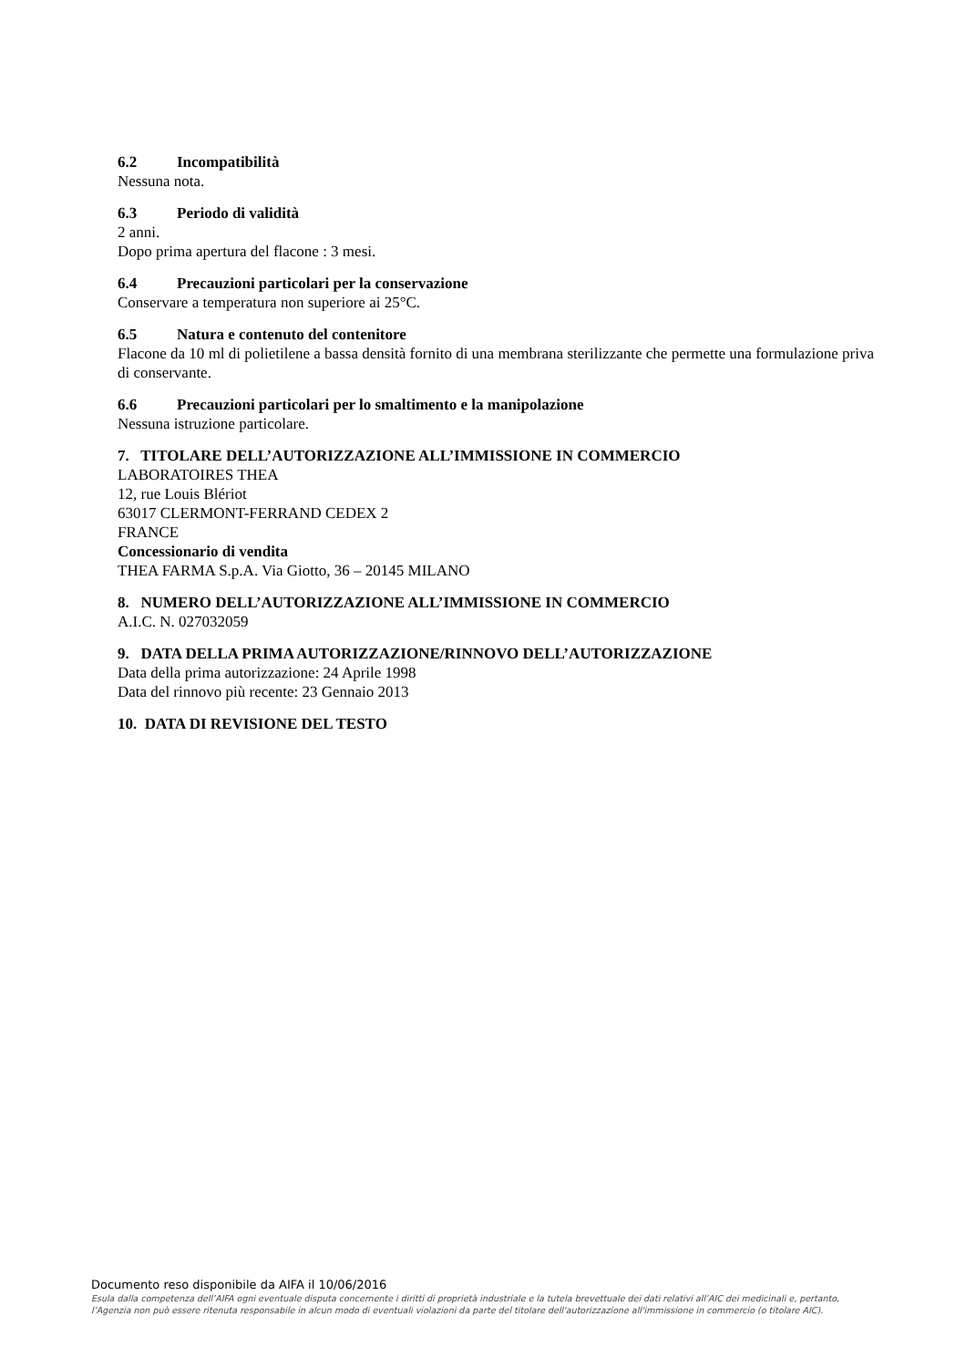6.2 Incompatibilità
Nessuna nota.
6.3 Periodo di validità
2 anni.
Dopo prima apertura del flacone : 3 mesi.
6.4 Precauzioni particolari per la conservazione
Conservare a temperatura non superiore ai 25°C.
6.5 Natura e contenuto del contenitore
Flacone da 10 ml di polietilene a bassa densità fornito di una membrana sterilizzante che permette una formulazione priva di conservante.
6.6 Precauzioni particolari per lo smaltimento e la manipolazione
Nessuna istruzione particolare.
7. TITOLARE DELL’AUTORIZZAZIONE ALL’IMMISSIONE IN COMMERCIO
LABORATOIRES THEA
12, rue Louis Blériot
63017 CLERMONT-FERRAND CEDEX 2
FRANCE
Concessionario di vendita
THEA FARMA S.p.A. Via Giotto, 36 – 20145 MILANO
8. NUMERO DELL’AUTORIZZAZIONE ALL’IMMISSIONE IN COMMERCIO
A.I.C. N. 027032059
9. DATA DELLA PRIMA AUTORIZZAZIONE/RINNOVO DELL’AUTORIZZAZIONE
Data della prima autorizzazione: 24 Aprile 1998
Data del rinnovo più recente: 23 Gennaio 2013
10. DATA DI REVISIONE DEL TESTO
Documento reso disponibile da AIFA il 10/06/2016
Esula dalla competenza dell’AIFA ogni eventuale disputa concernente i diritti di proprietà industriale e la tutela brevettuale dei dati relativi all’AIC dei medicinali e, pertanto, l’Agenzia non può essere ritenuta responsabile in alcun modo di eventuali violazioni da parte del titolare dell'autorizzazione all'immissione in commercio (o titolare AIC).